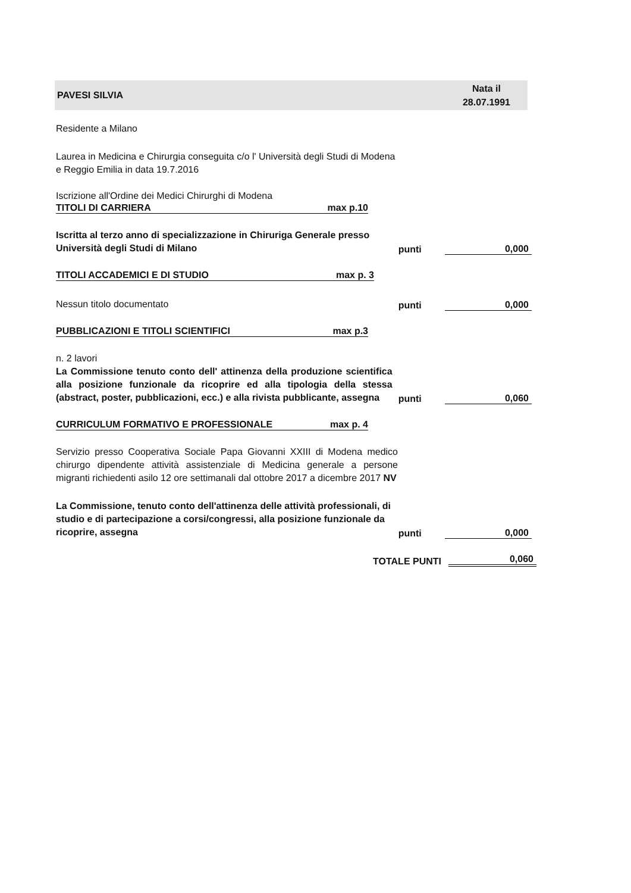PAVESI SILVIA Nata il
28.07.1991
Residente a Milano
Laurea in Medicina e Chirurgia conseguita c/o l' Università degli Studi di Modena e Reggio Emilia in data 19.7.2016
Iscrizione all'Ordine dei Medici Chirurghi di Modena
TITOLI DI CARRIERA max p.10
Iscritta al terzo anno di specializzazione in Chiruriga Generale presso Università degli Studi di Milano
punti 0,000
TITOLI ACCADEMICI E DI STUDIO max p. 3
Nessun titolo documentato
punti 0,000
PUBBLICAZIONI E TITOLI SCIENTIFICI max p.3
n. 2 lavori
La Commissione tenuto conto dell' attinenza della produzione scientifica alla posizione funzionale da ricoprire ed alla tipologia della stessa (abstract, poster, pubblicazioni, ecc.) e alla rivista pubblicante, assegna
punti 0,060
CURRICULUM FORMATIVO E PROFESSIONALE max p. 4
Servizio presso Cooperativa Sociale Papa Giovanni XXIII di Modena medico chirurgo dipendente attività assistenziale di Medicina generale a persone migranti richiedenti asilo 12 ore settimanali dal ottobre 2017 a dicembre 2017 NV
La Commissione, tenuto conto dell'attinenza delle attività professionali, di studio e di partecipazione a corsi/congressi, alla posizione funzionale da ricoprire, assegna
punti 0,000
TOTALE PUNTI 0,060